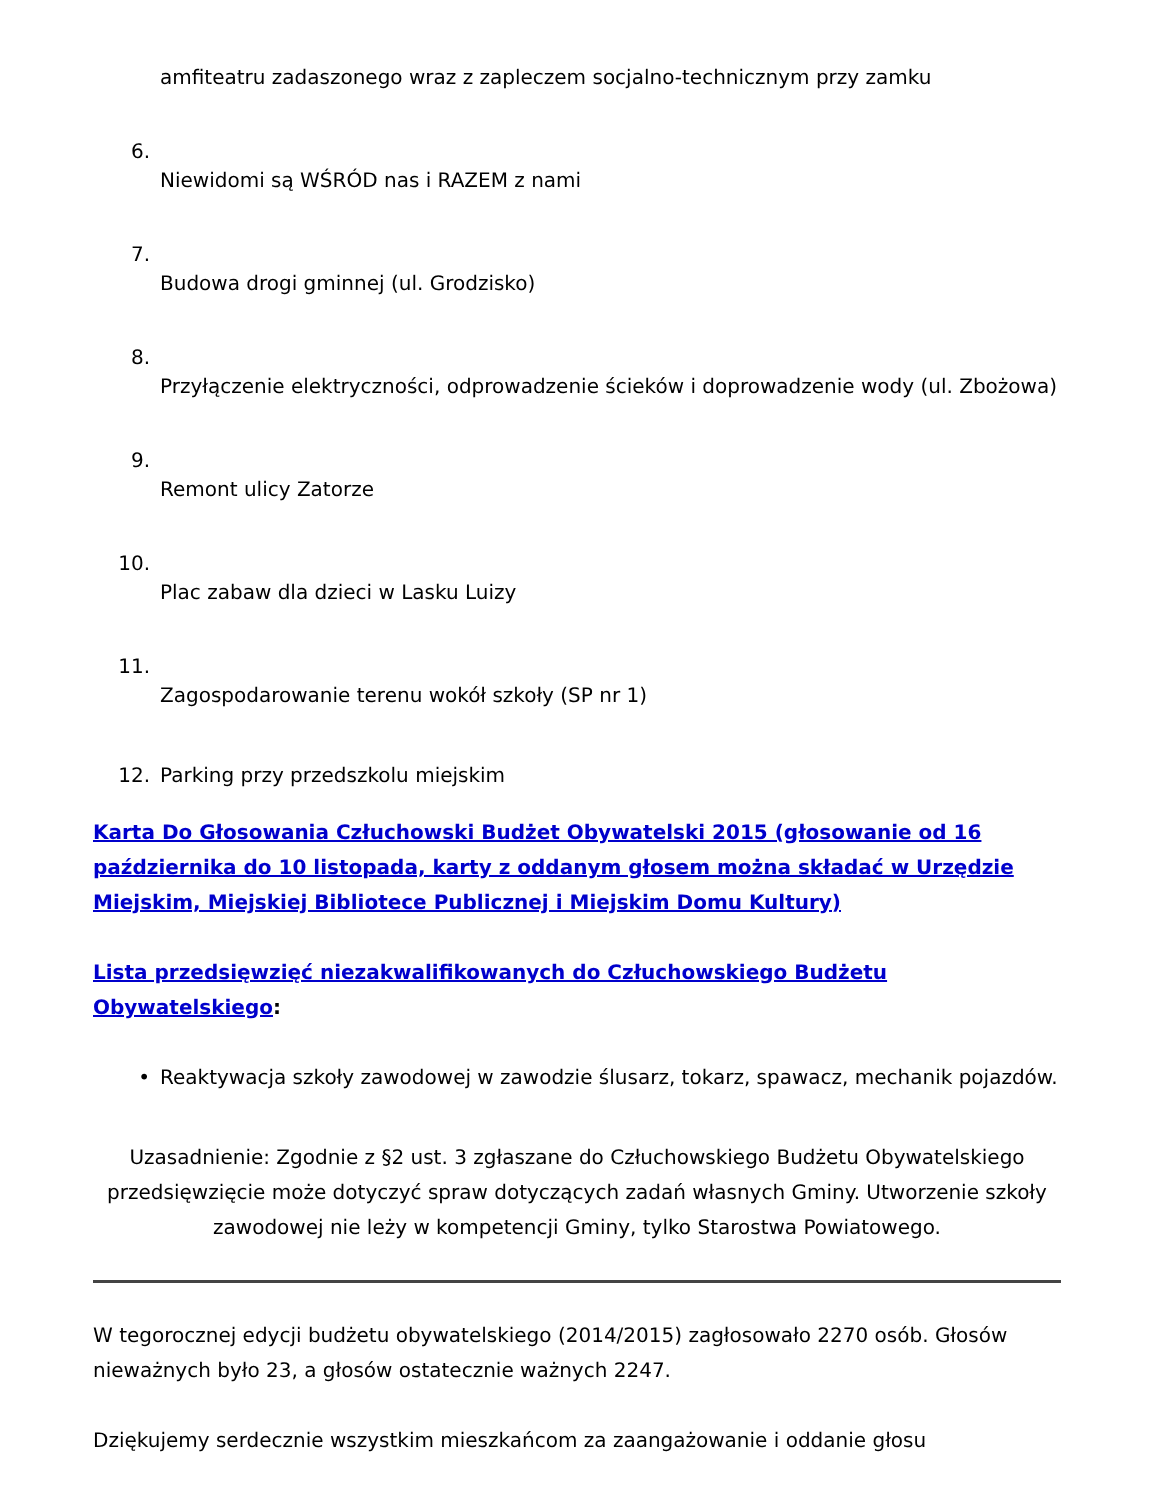amfiteatru zadaszonego wraz z zapleczem socjalno-technicznym przy zamku
6.
Niewidomi są WŚRÓD nas i RAZEM z nami
7.
Budowa drogi gminnej (ul. Grodzisko)
8.
Przyłączenie elektryczności, odprowadzenie ścieków i doprowadzenie wody (ul. Zbożowa)
9.
Remont ulicy Zatorze
10.
Plac zabaw dla dzieci w Lasku Luizy
11.
Zagospodarowanie terenu wokół szkoły (SP nr 1)
12. Parking przy przedszkolu miejskim
Karta Do Głosowania Człuchowski Budżet Obywatelski 2015 (głosowanie od 16 października do 10 listopada, karty z oddanym głosem można składać w Urzędzie Miejskim, Miejskiej Bibliotece Publicznej i Miejskim Domu Kultury)
Lista przedsięwzięć niezakwalifikowanych do Człuchowskiego Budżetu Obywatelskiego:
• Reaktywacja szkoły zawodowej w zawodzie ślusarz, tokarz, spawacz, mechanik pojazdów.
Uzasadnienie: Zgodnie z §2 ust. 3 zgłaszane do Człuchowskiego Budżetu Obywatelskiego przedsięwzięcie może dotyczyć spraw dotyczących zadań własnych Gminy. Utworzenie szkoły zawodowej nie leży w kompetencji Gminy, tylko Starostwa Powiatowego.
W tegorocznej edycji budżetu obywatelskiego (2014/2015) zagłosowało 2270 osób. Głosów nieważnych było 23, a głosów ostatecznie ważnych 2247.
Dziękujemy serdecznie wszystkim mieszkańcom za zaangażowanie i oddanie głosu